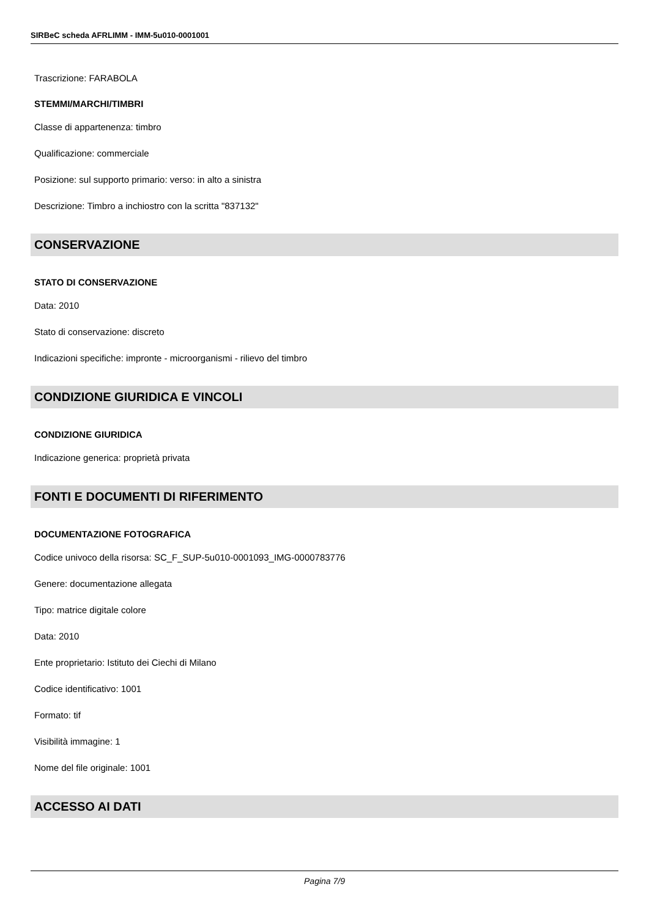SIRBeC scheda AFRLIMM - IMM-5u010-0001001
Trascrizione: FARABOLA
STEMMI/MARCHI/TIMBRI
Classe di appartenenza: timbro
Qualificazione: commerciale
Posizione: sul supporto primario: verso: in alto a sinistra
Descrizione: Timbro a inchiostro con la scritta "837132"
CONSERVAZIONE
STATO DI CONSERVAZIONE
Data: 2010
Stato di conservazione: discreto
Indicazioni specifiche: impronte - microorganismi - rilievo del timbro
CONDIZIONE GIURIDICA E VINCOLI
CONDIZIONE GIURIDICA
Indicazione generica: proprietà privata
FONTI E DOCUMENTI DI RIFERIMENTO
DOCUMENTAZIONE FOTOGRAFICA
Codice univoco della risorsa: SC_F_SUP-5u010-0001093_IMG-0000783776
Genere: documentazione allegata
Tipo: matrice digitale colore
Data: 2010
Ente proprietario: Istituto dei Ciechi di Milano
Codice identificativo: 1001
Formato: tif
Visibilità immagine: 1
Nome del file originale: 1001
ACCESSO AI DATI
Pagina 7/9